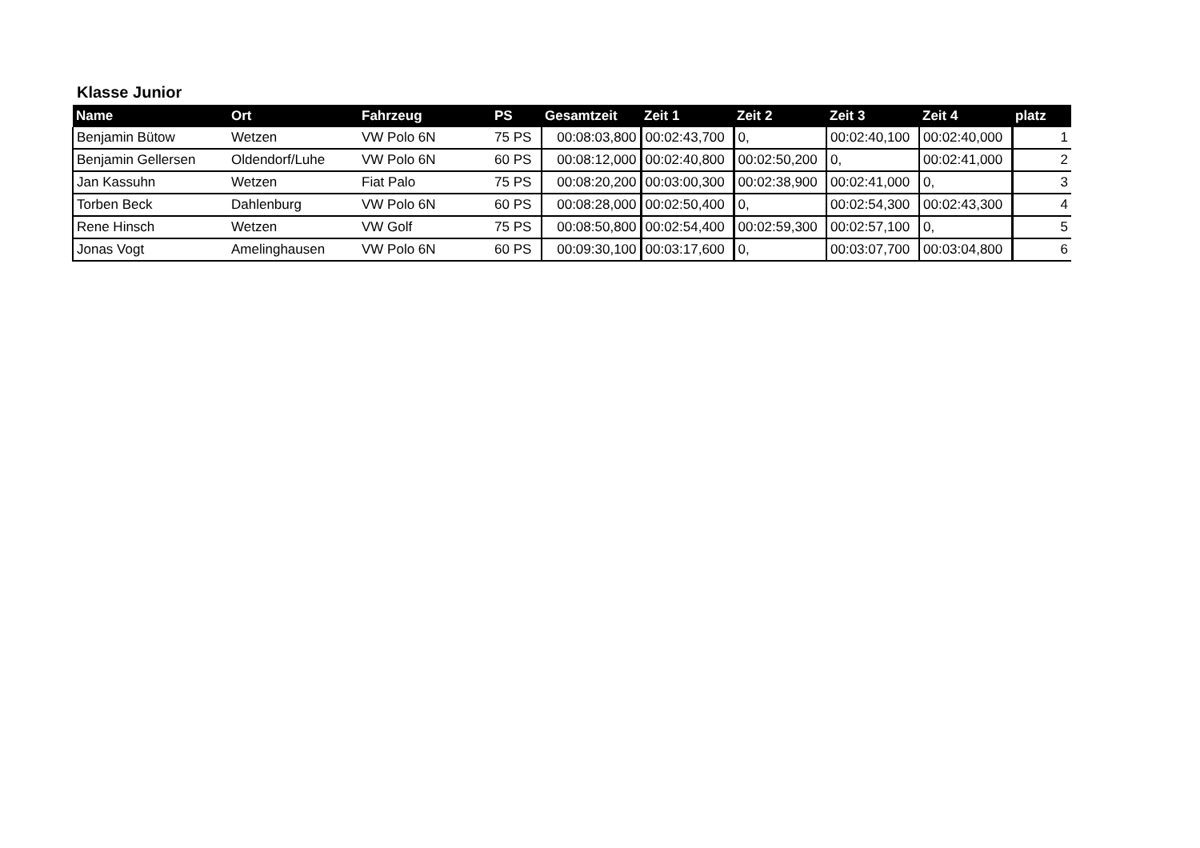Klasse Junior
| Name | Ort | Fahrzeug | PS | Gesamtzeit | Zeit 1 | Zeit 2 | Zeit 3 | Zeit 4 | platz |
| --- | --- | --- | --- | --- | --- | --- | --- | --- | --- |
| Benjamin Bütow | Wetzen | VW Polo 6N | 75 PS | 00:08:03,800 | 00:02:43,700 | 0, | 00:02:40,100 | 00:02:40,000 | 1 |
| Benjamin Gellersen | Oldendorf/Luhe | VW Polo 6N | 60 PS | 00:08:12,000 | 00:02:40,800 | 00:02:50,200 | 0, | 00:02:41,000 | 2 |
| Jan Kassuhn | Wetzen | Fiat Palo | 75 PS | 00:08:20,200 | 00:03:00,300 | 00:02:38,900 | 00:02:41,000 | 0, | 3 |
| Torben Beck | Dahlenburg | VW Polo 6N | 60 PS | 00:08:28,000 | 00:02:50,400 | 0, | 00:02:54,300 | 00:02:43,300 | 4 |
| Rene Hinsch | Wetzen | VW Golf | 75 PS | 00:08:50,800 | 00:02:54,400 | 00:02:59,300 | 00:02:57,100 | 0, | 5 |
| Jonas Vogt | Amelinghausen | VW Polo 6N | 60 PS | 00:09:30,100 | 00:03:17,600 | 0, | 00:03:07,700 | 00:03:04,800 | 6 |